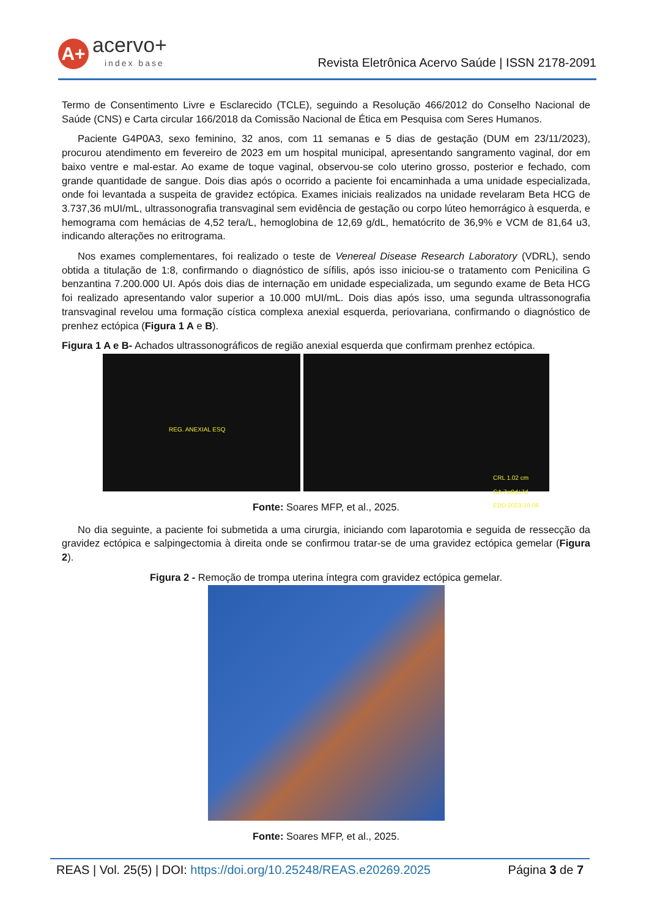A+
acervo+
index base
Revista Eletrônica Acervo Saúde | ISSN 2178-2091
Termo de Consentimento Livre e Esclarecido (TCLE), seguindo a Resolução 466/2012 do Conselho Nacional de Saúde (CNS) e Carta circular 166/2018 da Comissão Nacional de Ética em Pesquisa com Seres Humanos.
Paciente G4P0A3, sexo feminino, 32 anos, com 11 semanas e 5 dias de gestação (DUM em 23/11/2023), procurou atendimento em fevereiro de 2023 em um hospital municipal, apresentando sangramento vaginal, dor em baixo ventre e mal-estar. Ao exame de toque vaginal, observou-se colo uterino grosso, posterior e fechado, com grande quantidade de sangue. Dois dias após o ocorrido a paciente foi encaminhada a uma unidade especializada, onde foi levantada a suspeita de gravidez ectópica. Exames iniciais realizados na unidade revelaram Beta HCG de 3.737,36 mUI/mL, ultrassonografia transvaginal sem evidência de gestação ou corpo lúteo hemorrágico à esquerda, e hemograma com hemácias de 4,52 tera/L, hemoglobina de 12,69 g/dL, hematócrito de 36,9% e VCM de 81,64 u3, indicando alterações no eritrograma.
Nos exames complementares, foi realizado o teste de Venereal Disease Research Laboratory (VDRL), sendo obtida a titulação de 1:8, confirmando o diagnóstico de sífilis, após isso iniciou-se o tratamento com Penicilina G benzantina 7.200.000 UI. Após dois dias de internação em unidade especializada, um segundo exame de Beta HCG foi realizado apresentando valor superior a 10.000 mUI/mL. Dois dias após isso, uma segunda ultrassonografia transvaginal revelou uma formação cística complexa anexial esquerda, periovariana, confirmando o diagnóstico de prenhez ectópica (Figura 1 A e B).
Figura 1 A e B- Achados ultrassonográficos de região anexial esquerda que confirmam prenhez ectópica.
REG. ANEXIAL ESQ
CRL 1.02 cm
GA 7w0d±7d
EDD 2023-10-06
Fonte: Soares MFP, et al., 2025.
No dia seguinte, a paciente foi submetida a uma cirurgia, iniciando com laparotomia e seguida de ressecção da gravidez ectópica e salpingectomia à direita onde se confirmou tratar-se de uma gravidez ectópica gemelar (Figura 2).
Figura 2 - Remoção de trompa uterina íntegra com gravidez ectópica gemelar.
Fonte: Soares MFP, et al., 2025.
REAS | Vol. 25(5) | DOI: https://doi.org/10.25248/REAS.e20269.2025 Página 3 de 7